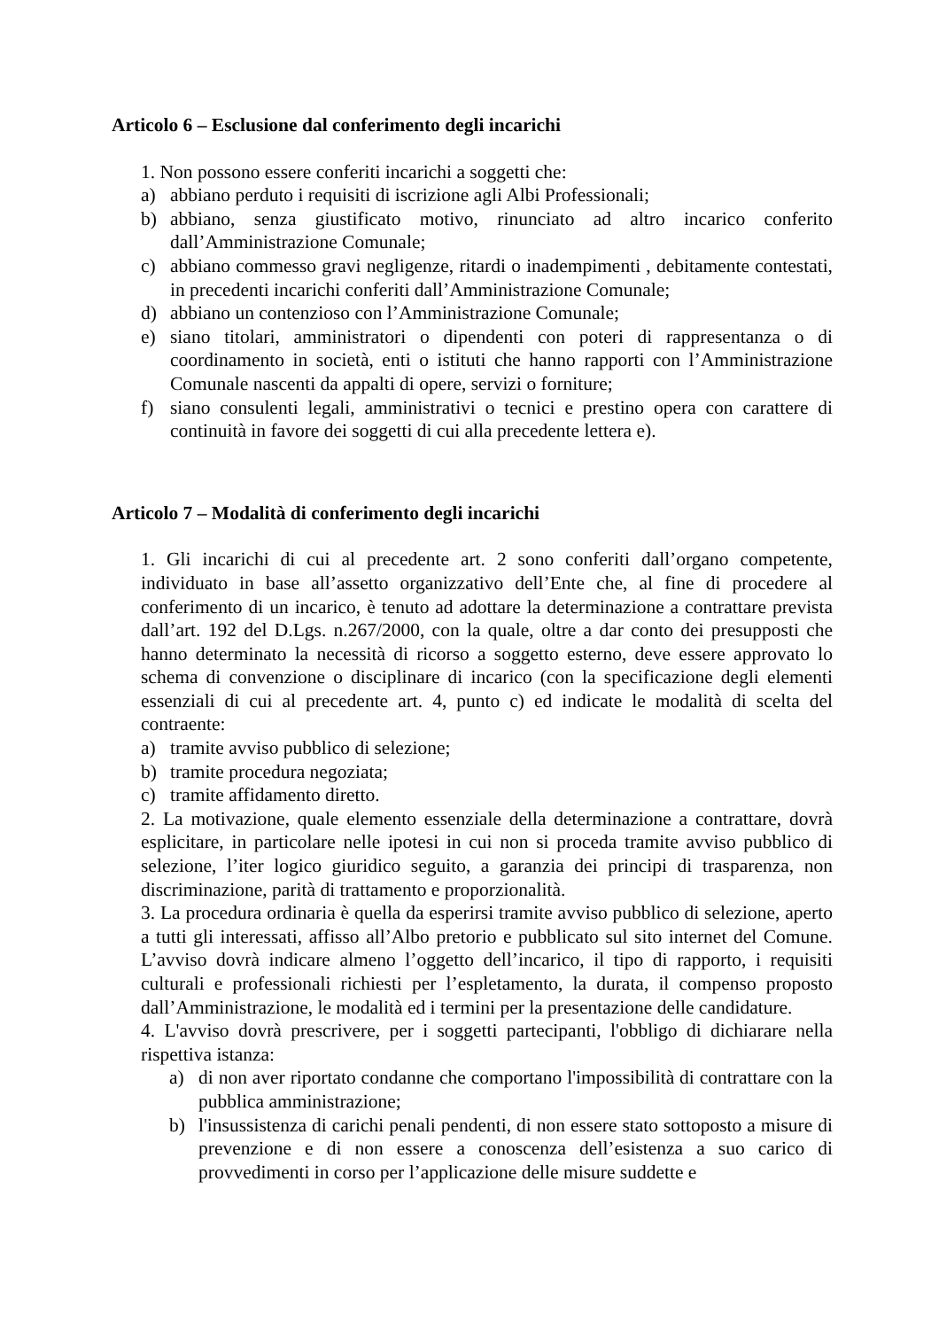Articolo 6 – Esclusione dal conferimento degli incarichi
1. Non possono essere conferiti incarichi a soggetti che:
a) abbiano perduto i requisiti di iscrizione agli Albi Professionali;
b) abbiano, senza giustificato motivo, rinunciato ad altro incarico conferito dall’Amministrazione Comunale;
c) abbiano commesso gravi negligenze, ritardi o inadempimenti , debitamente contestati, in precedenti incarichi conferiti dall’Amministrazione Comunale;
d) abbiano un contenzioso con l’Amministrazione Comunale;
e) siano titolari, amministratori o dipendenti con poteri di rappresentanza o di coordinamento in società, enti o istituti che hanno rapporti con l’Amministrazione Comunale nascenti da appalti di opere, servizi o forniture;
f) siano consulenti legali, amministrativi o tecnici e prestino opera con carattere di continuità in favore dei soggetti di cui alla precedente lettera e).
Articolo 7 – Modalità di conferimento degli incarichi
1. Gli incarichi di cui al precedente art. 2 sono conferiti dall’organo competente, individuato in base all’assetto organizzativo dell’Ente che, al fine di procedere al conferimento di un incarico, è tenuto ad adottare la determinazione a contrattare prevista dall’art. 192 del D.Lgs. n.267/2000, con la quale, oltre a dar conto dei presupposti che hanno determinato la necessità di ricorso a soggetto esterno, deve essere approvato lo schema di convenzione o disciplinare di incarico (con la specificazione degli elementi essenziali di cui al precedente art. 4, punto c) ed indicate le modalità di scelta del contraente:
a) tramite avviso pubblico di selezione;
b) tramite procedura negoziata;
c) tramite affidamento diretto.
2. La motivazione, quale elemento essenziale della determinazione a contrattare, dovrà esplicitare, in particolare nelle ipotesi in cui non si proceda tramite avviso pubblico di selezione, l’iter logico giuridico seguito, a garanzia dei principi di trasparenza, non discriminazione, parità di trattamento e proporzionalità.
3. La procedura ordinaria è quella da esperirsi tramite avviso pubblico di selezione, aperto a tutti gli interessati, affisso all’Albo pretorio e pubblicato sul sito internet del Comune. L’avviso dovrà indicare almeno l’oggetto dell’incarico, il tipo di rapporto, i requisiti culturali e professionali richiesti per l’espletamento, la durata, il compenso proposto dall’Amministrazione, le modalità ed i termini per la presentazione delle candidature.
4. L'avviso dovrà prescrivere, per i soggetti partecipanti, l'obbligo di dichiarare nella rispettiva istanza:
a) di non aver riportato condanne che comportano l'impossibilità di contrattare con la pubblica amministrazione;
b) l'insussistenza di carichi penali pendenti, di non essere stato sottoposto a misure di prevenzione e di non essere a conoscenza dell’esistenza a suo carico di provvedimenti in corso per l’applicazione delle misure suddette e